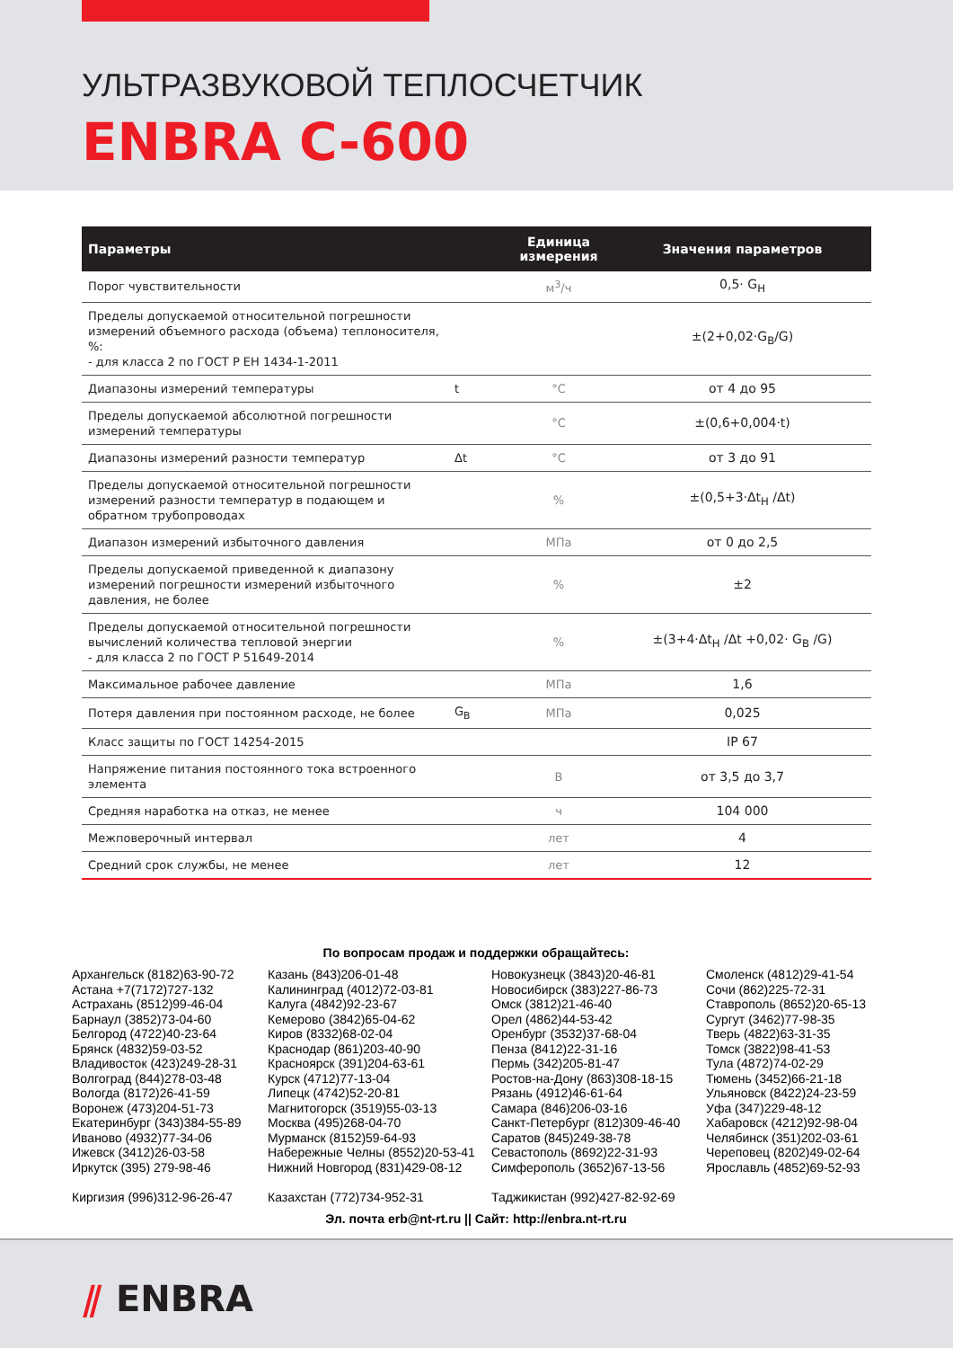УЛЬТРАЗВУКОВОЙ ТЕПЛОСЧЕТЧИК
ENBRA C-600
| Параметры | | Единица измерения | Значения параметров |
| --- | --- | --- | --- |
| Порог чувствительности | | м<sup>3</sup>/ч | 0,5· G<sub>Н</sub> |
| Пределы допускаемой относительной погрешности измерений объемного расхода (объема) теплоносителя, %: - для класса 2 по ГОСТ Р ЕН 1434-1-2011 | | | ±(2+0,02·G<sub>В</sub>/G) |
| Диапазоны измерений температуры | t | °C | от 4 до 95 |
| Пределы допускаемой абсолютной погрешности измерений температуры | | °C | ±(0,6+0,004·t) |
| Диапазоны измерений разности температур | Δt | °C | от 3 до 91 |
| Пределы допускаемой относительной погрешности измерений разности температур в подающем и обратном трубопроводах | | % | ±(0,5+3·Δt<sub>Н</sub> /Δt) |
| Диапазон измерений избыточного давления | | МПа | от 0 до 2,5 |
| Пределы допускаемой приведенной к диапазону измерений погрешности измерений избыточного давления, не более | | % | ±2 |
| Пределы допускаемой относительной погрешности вычислений количества тепловой энергии - для класса 2 по ГОСТ Р 51649-2014 | | % | ±(3+4·Δt<sub>Н</sub> /Δt +0,02· G<sub>В</sub> /G) |
| Максимальное рабочее давление | | МПа | 1,6 |
| Потеря давления при постоянном расходе, не более | G<sub>В</sub> | МПа | 0,025 |
| Класс защиты по ГОСТ 14254-2015 | | | IP 67 |
| Напряжение питания постоянного тока встроенного элемента | | В | от 3,5 до 3,7 |
| Средняя наработка на отказ, не менее | | ч | 104 000 |
| Межповерочный интервал | | лет | 4 |
| Средний срок службы, не менее | | лет | 12 |
По вопросам продаж и поддержки обращайтесь:
Архангельск (8182)63-90-72
Астана +7(7172)727-132
Астрахань (8512)99-46-04
Барнаул (3852)73-04-60
Белгород (4722)40-23-64
Брянск (4832)59-03-52
Владивосток (423)249-28-31
Волгоград (844)278-03-48
Вологда (8172)26-41-59
Воронеж (473)204-51-73
Екатеринбург (343)384-55-89
Иваново (4932)77-34-06
Ижевск (3412)26-03-58
Иркутск (395) 279-98-46
Киргизия (996)312-96-26-47
Казань (843)206-01-48
Калининград (4012)72-03-81
Калуга (4842)92-23-67
Кемерово (3842)65-04-62
Киров (8332)68-02-04
Краснодар (861)203-40-90
Красноярск (391)204-63-61
Курск (4712)77-13-04
Липецк (4742)52-20-81
Магнитогорск (3519)55-03-13
Москва (495)268-04-70
Мурманск (8152)59-64-93
Набережные Челны (8552)20-53-41
Нижний Новгород (831)429-08-12
Казахстан (772)734-952-31
Новокузнецк (3843)20-46-81
Новосибирск (383)227-86-73
Омск (3812)21-46-40
Орел (4862)44-53-42
Оренбург (3532)37-68-04
Пенза (8412)22-31-16
Пермь (342)205-81-47
Ростов-на-Дону (863)308-18-15
Рязань (4912)46-61-64
Самара (846)206-03-16
Санкт-Петербург (812)309-46-40
Саратов (845)249-38-78
Севастополь (8692)22-31-93
Симферополь (3652)67-13-56
Таджикистан (992)427-82-92-69
Смоленск (4812)29-41-54
Сочи (862)225-72-31
Ставрополь (8652)20-65-13
Сургут (3462)77-98-35
Тверь (4822)63-31-35
Томск (3822)98-41-53
Тула (4872)74-02-29
Тюмень (3452)66-21-18
Ульяновск (8422)24-23-59
Уфа (347)229-48-12
Хабаровск (4212)92-98-04
Челябинск (351)202-03-61
Череповец (8202)49-02-64
Ярославль (4852)69-52-93
Эл. почта erb@nt-rt.ru || Сайт: http://enbra.nt-rt.ru
⫽ ENBRA